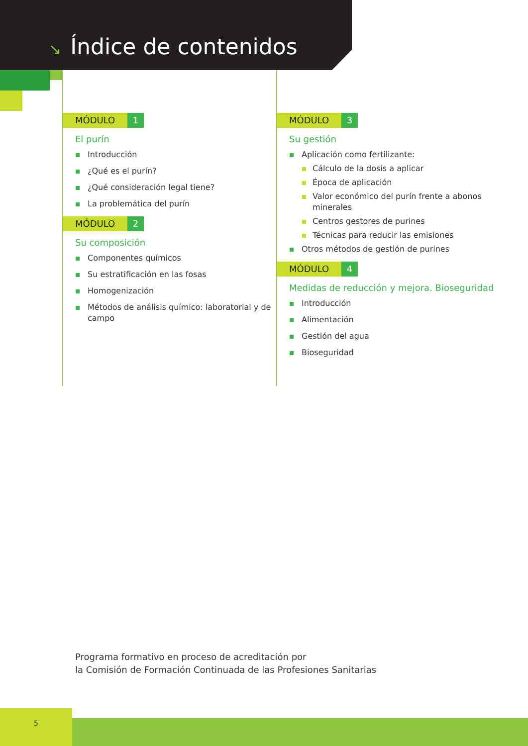↘ Índice de contenidos
MÓDULO 1
El purín
Introducción
¿Qué es el purín?
¿Qué consideración legal tiene?
La problemática del purín
MÓDULO 2
Su composición
Componentes químicos
Su estratificación en las fosas
Homogenización
Métodos de análisis químico: laboratorial y de campo
MÓDULO 3
Su gestión
Aplicación como fertilizante:
Cálculo de la dosis a aplicar
Época de aplicación
Valor económico del purín frente a abonos minerales
Centros gestores de purines
Técnicas para reducir las emisiones
Otros métodos de gestión de purines
MÓDULO 4
Medidas de reducción y mejora. Bioseguridad
Introducción
Alimentación
Gestión del agua
Bioseguridad
Programa formativo en proceso de acreditación por
la Comisión de Formación Continuada de las Profesiones Sanitarias
5